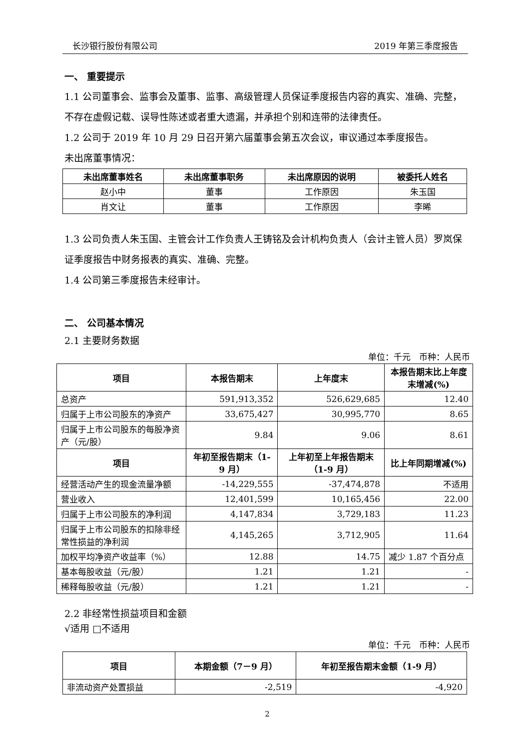长沙银行股份有限公司 2019 年第三季度报告
一、 重要提示
1.1 公司董事会、监事会及董事、监事、高级管理人员保证季度报告内容的真实、准确、完整，不存在虚假记载、误导性陈述或者重大遗漏，并承担个别和连带的法律责任。
1.2 公司于 2019 年 10 月 29 日召开第六届董事会第五次会议，审议通过本季度报告。
未出席董事情况：
| 未出席董事姓名 | 未出席董事职务 | 未出席原因的说明 | 被委托人姓名 |
| --- | --- | --- | --- |
| 赵小中 | 董事 | 工作原因 | 朱玉国 |
| 肖文让 | 董事 | 工作原因 | 李晞 |
1.3 公司负责人朱玉国、主管会计工作负责人王铸铭及会计机构负责人（会计主管人员）罗岚保证季度报告中财务报表的真实、准确、完整。
1.4 公司第三季度报告未经审计。
二、 公司基本情况
2.1 主要财务数据
单位：千元　币种：人民币
| 项目 | 本报告期末 | 上年度末 | 本报告期末比上年度末增减(%) |
| --- | --- | --- | --- |
| 总资产 | 591,913,352 | 526,629,685 | 12.40 |
| 归属于上市公司股东的净资产 | 33,675,427 | 30,995,770 | 8.65 |
| 归属于上市公司股东的每股净资产（元/股） | 9.84 | 9.06 | 8.61 |
| 项目 | 年初至报告期末（1-9 月） | 上年初至上年报告期末（1-9 月） | 比上年同期增减(%) |
| 经营活动产生的现金流量净额 | -14,229,555 | -37,474,878 | 不适用 |
| 营业收入 | 12,401,599 | 10,165,456 | 22.00 |
| 归属于上市公司股东的净利润 | 4,147,834 | 3,729,183 | 11.23 |
| 归属于上市公司股东的扣除非经常性损益的净利润 | 4,145,265 | 3,712,905 | 11.64 |
| 加权平均净资产收益率（%） | 12.88 | 14.75 | 减少 1.87 个百分点 |
| 基本每股收益（元/股） | 1.21 | 1.21 | - |
| 稀释每股收益（元/股） | 1.21 | 1.21 | - |
2.2 非经常性损益项目和金额
√适用 □不适用
单位：千元　币种：人民币
| 项目 | 本期金额（7－9 月） | 年初至报告期末金额（1-9 月） |
| --- | --- | --- |
| 非流动资产处置损益 | -2,519 | -4,920 |
2